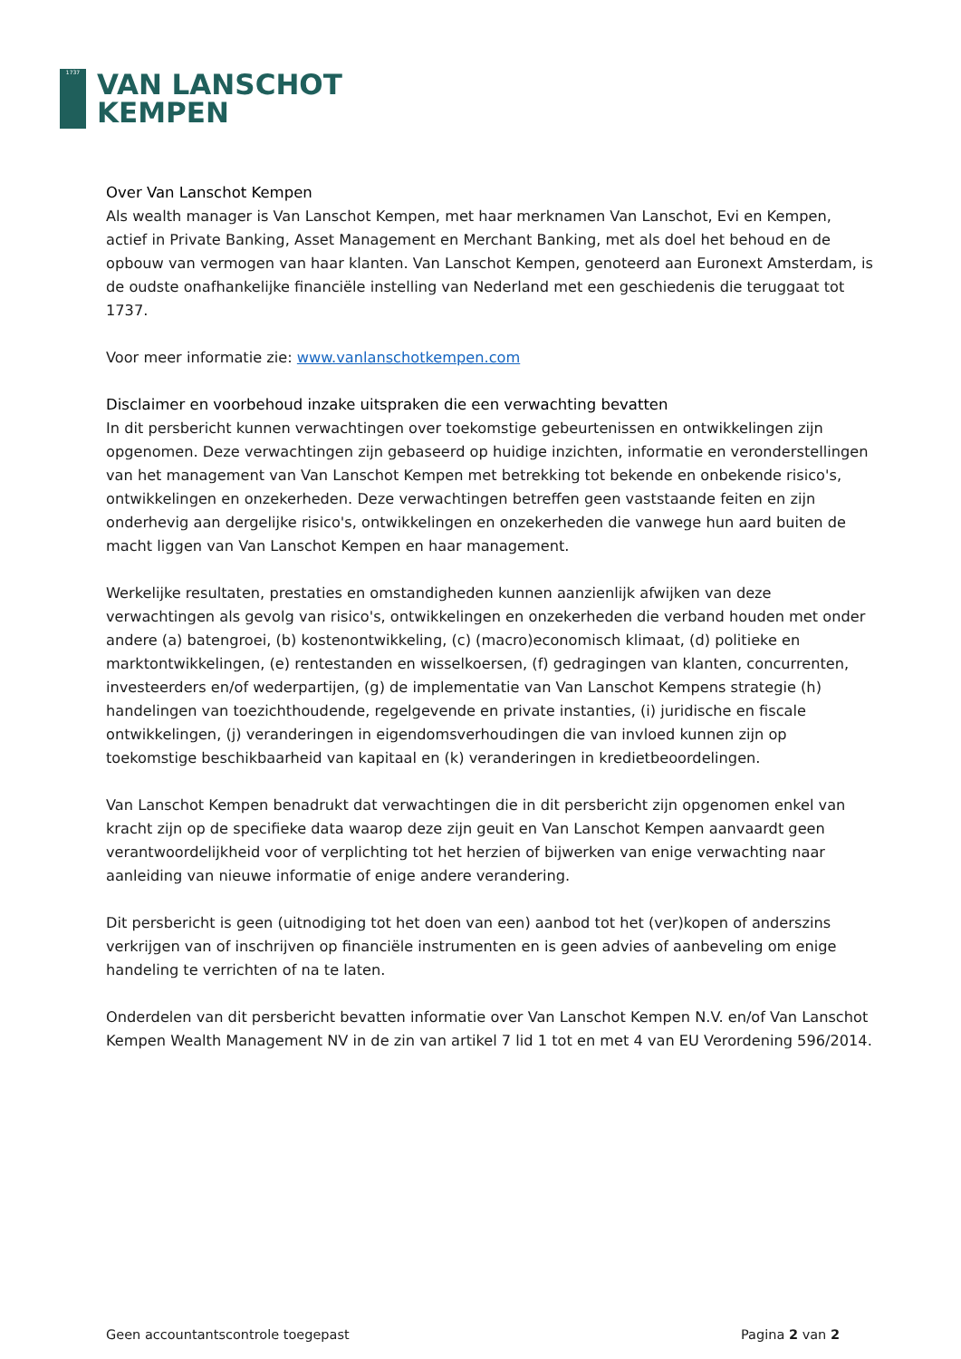1737
VAN LANSCHOT
KEMPEN
Over Van Lanschot Kempen
Als wealth manager is Van Lanschot Kempen, met haar merknamen Van Lanschot, Evi en Kempen, actief in Private Banking, Asset Management en Merchant Banking, met als doel het behoud en de opbouw van vermogen van haar klanten. Van Lanschot Kempen, genoteerd aan Euronext Amsterdam, is de oudste onafhankelijke financiële instelling van Nederland met een geschiedenis die teruggaat tot 1737.
Voor meer informatie zie: www.vanlanschotkempen.com
Disclaimer en voorbehoud inzake uitspraken die een verwachting bevatten
In dit persbericht kunnen verwachtingen over toekomstige gebeurtenissen en ontwikkelingen zijn opgenomen. Deze verwachtingen zijn gebaseerd op huidige inzichten, informatie en veronderstellingen van het management van Van Lanschot Kempen met betrekking tot bekende en onbekende risico's, ontwikkelingen en onzekerheden. Deze verwachtingen betreffen geen vaststaande feiten en zijn onderhevig aan dergelijke risico's, ontwikkelingen en onzekerheden die vanwege hun aard buiten de macht liggen van Van Lanschot Kempen en haar management.
Werkelijke resultaten, prestaties en omstandigheden kunnen aanzienlijk afwijken van deze verwachtingen als gevolg van risico's, ontwikkelingen en onzekerheden die verband houden met onder andere (a) batengroei, (b) kostenontwikkeling, (c) (macro)economisch klimaat, (d) politieke en marktontwikkelingen, (e) rentestanden en wisselkoersen, (f) gedragingen van klanten, concurrenten, investeerders en/of wederpartijen, (g) de implementatie van Van Lanschot Kempens strategie (h) handelingen van toezichthoudende, regelgevende en private instanties, (i) juridische en fiscale ontwikkelingen, (j) veranderingen in eigendomsverhoudingen die van invloed kunnen zijn op toekomstige beschikbaarheid van kapitaal en (k) veranderingen in kredietbeoordelingen.
Van Lanschot Kempen benadrukt dat verwachtingen die in dit persbericht zijn opgenomen enkel van kracht zijn op de specifieke data waarop deze zijn geuit en Van Lanschot Kempen aanvaardt geen verantwoordelijkheid voor of verplichting tot het herzien of bijwerken van enige verwachting naar aanleiding van nieuwe informatie of enige andere verandering.
Dit persbericht is geen (uitnodiging tot het doen van een) aanbod tot het (ver)kopen of anderszins verkrijgen van of inschrijven op financiële instrumenten en is geen advies of aanbeveling om enige handeling te verrichten of na te laten.
Onderdelen van dit persbericht bevatten informatie over Van Lanschot Kempen N.V. en/of Van Lanschot Kempen Wealth Management NV in de zin van artikel 7 lid 1 tot en met 4 van EU Verordening 596/2014.
Geen accountantscontrole toegepast Pagina 2 van 2